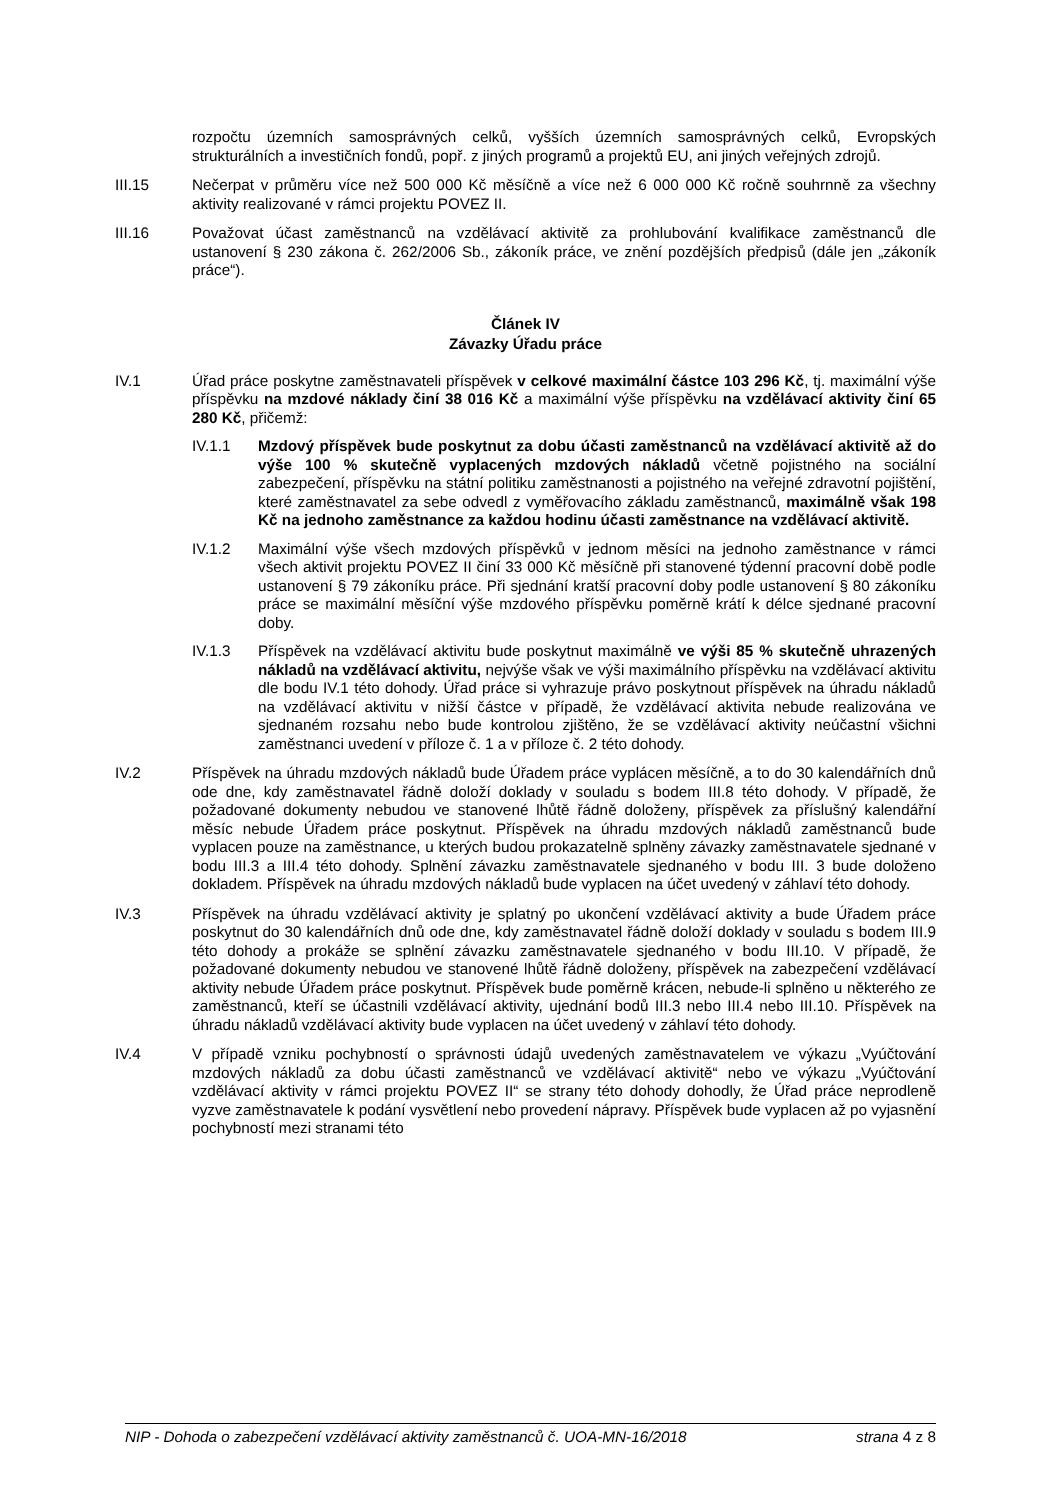rozpočtu územních samosprávných celků, vyšších územních samosprávných celků, Evropských strukturálních a investičních fondů, popř. z jiných programů a projektů EU, ani jiných veřejných zdrojů.
III.15 Nečerpat v průměru více než 500 000 Kč měsíčně a více než 6 000 000 Kč ročně souhrnně za všechny aktivity realizované v rámci projektu POVEZ II.
III.16 Považovat účast zaměstnanců na vzdělávací aktivitě za prohlubování kvalifikace zaměstnanců dle ustanovení § 230 zákona č. 262/2006 Sb., zákoník práce, ve znění pozdějších předpisů (dále jen „zákoník práce“).
Článek IV
Závazky Úřadu práce
IV.1 Úřad práce poskytne zaměstnavateli příspěvek v celkové maximální částce 103 296 Kč, tj. maximální výše příspěvku na mzdové náklady činí 38 016 Kč a maximální výše příspěvku na vzdělávací aktivity činí 65 280 Kč, přičemž:
IV.1.1 Mzdový příspěvek bude poskytnut za dobu účasti zaměstnanců na vzdělávací aktivitě až do výše 100 % skutečně vyplacených mzdových nákladů včetně pojistného na sociální zabezpečení, příspěvku na státní politiku zaměstnanosti a pojistného na veřejné zdravotní pojištění, které zaměstnavatel za sebe odvedl z vyměřovacího základu zaměstnanců, maximálně však 198 Kč na jednoho zaměstnance za každou hodinu účasti zaměstnance na vzdělávací aktivitě.
IV.1.2 Maximální výše všech mzdových příspěvků v jednom měsíci na jednoho zaměstnance v rámci všech aktivit projektu POVEZ II činí 33 000 Kč měsíčně při stanovené týdenní pracovní době podle ustanovení § 79 zákoníku práce. Při sjednání kratší pracovní doby podle ustanovení § 80 zákoníku práce se maximální měsíční výše mzdového příspěvku poměrně krátí k délce sjednané pracovní doby.
IV.1.3 Příspěvek na vzdělávací aktivitu bude poskytnut maximálně ve výši 85 % skutečně uhrazených nákladů na vzdělávací aktivitu, nejvýše však ve výši maximálního příspěvku na vzdělávací aktivitu dle bodu IV.1 této dohody. Úřad práce si vyhrazuje právo poskytnout příspěvek na úhradu nákladů na vzdělávací aktivitu v nižší částce v případě, že vzdělávací aktivita nebude realizována ve sjednaném rozsahu nebo bude kontrolou zjištěno, že se vzdělávací aktivity neúčastní všichni zaměstnanci uvedení v příloze č. 1 a v příloze č. 2 této dohody.
IV.2 Příspěvek na úhradu mzdových nákladů bude Úřadem práce vyplácen měsíčně, a to do 30 kalendářních dnů ode dne, kdy zaměstnavatel řádně doloží doklady v souladu s bodem III.8 této dohody. V případě, že požadované dokumenty nebudou ve stanovené lhůtě řádně doloženy, příspěvek za příslušný kalendářní měsíc nebude Úřadem práce poskytnut. Příspěvek na úhradu mzdových nákladů zaměstnanců bude vyplacen pouze na zaměstnance, u kterých budou prokazatelně splněny závazky zaměstnavatele sjednané v bodu III.3 a III.4 této dohody. Splnění závazku zaměstnavatele sjednaného v bodu III. 3 bude doloženo dokladem. Příspěvek na úhradu mzdových nákladů bude vyplacen na účet uvedený v záhlaví této dohody.
IV.3 Příspěvek na úhradu vzdělávací aktivity je splatný po ukončení vzdělávací aktivity a bude Úřadem práce poskytnut do 30 kalendářních dnů ode dne, kdy zaměstnavatel řádně doloží doklady v souladu s bodem III.9 této dohody a prokáže se splnění závazku zaměstnavatele sjednaného v bodu III.10. V případě, že požadované dokumenty nebudou ve stanovené lhůtě řádně doloženy, příspěvek na zabezpečení vzdělávací aktivity nebude Úřadem práce poskytnut. Příspěvek bude poměrně krácen, nebude-li splněno u některého ze zaměstnanců, kteří se účastnili vzdělávací aktivity, ujednání bodů III.3 nebo III.4 nebo III.10. Příspěvek na úhradu nákladů vzdělávací aktivity bude vyplacen na účet uvedený v záhlaví této dohody.
IV.4 V případě vzniku pochybností o správnosti údajů uvedených zaměstnavatelem ve výkazu „Vyúčtování mzdových nákladů za dobu účasti zaměstnanců ve vzdělávací aktivitě“ nebo ve výkazu „Vyúčtování vzdělávací aktivity v rámci projektu POVEZ II“ se strany této dohody dohodly, že Úřad práce neprodleně vyzve zaměstnavatele k podání vysvětlení nebo provedení nápravy. Příspěvek bude vyplacen až po vyjasnění pochybností mezi stranami této
NIP - Dohoda o zabezpečení vzdělávací aktivity zaměstnanců č. UOA-MN-16/2018 strana 4 z 8